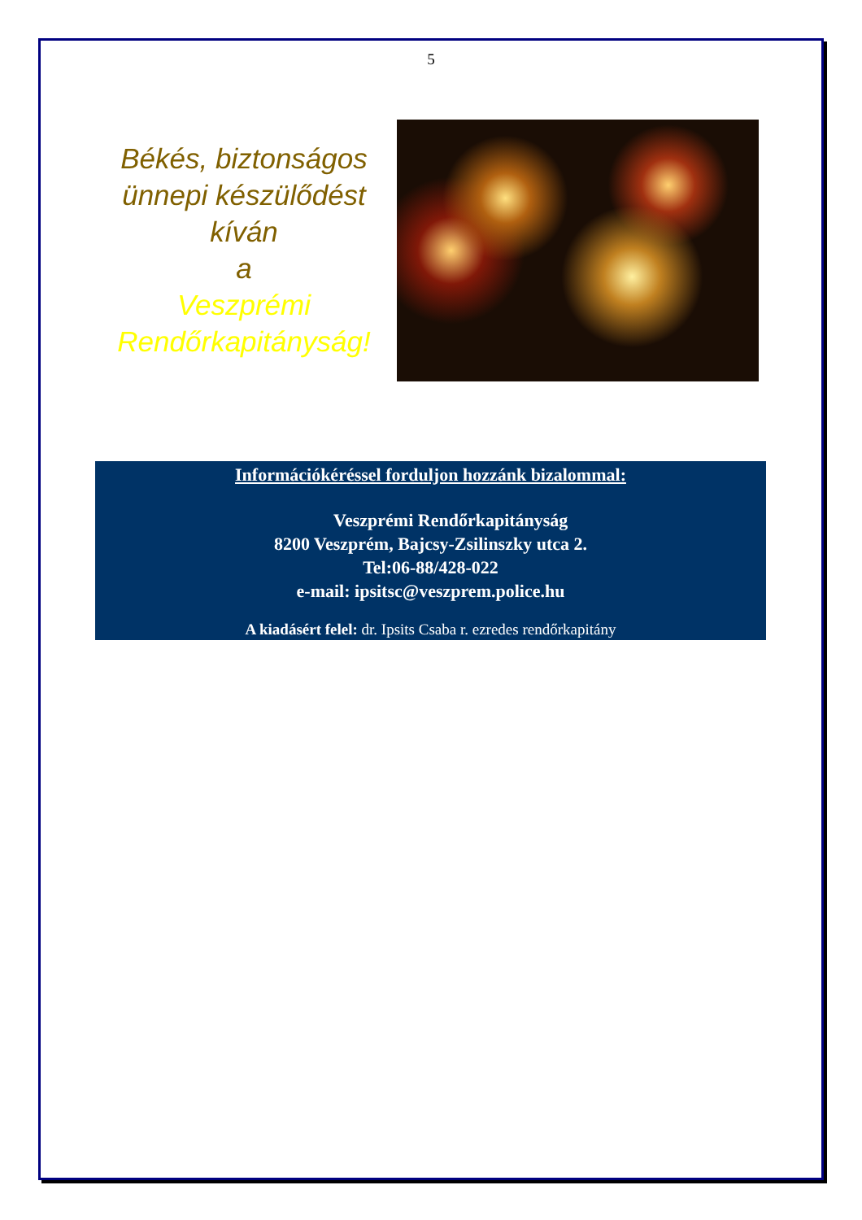5
Békés, biztonságos ünnepi készülődést kíván
a
Veszprémi Rendőrkapitányság!
Információkéréssel forduljon hozzánk bizalommal:
Veszprémi Rendőrkapitányság
8200 Veszprém, Bajcsy-Zsilinszky utca 2.
Tel:06-88/428-022
e-mail: ipsitsc@veszprem.police.hu
A kiadásért felel: dr. Ipsits Csaba r. ezredes rendőrkapitány